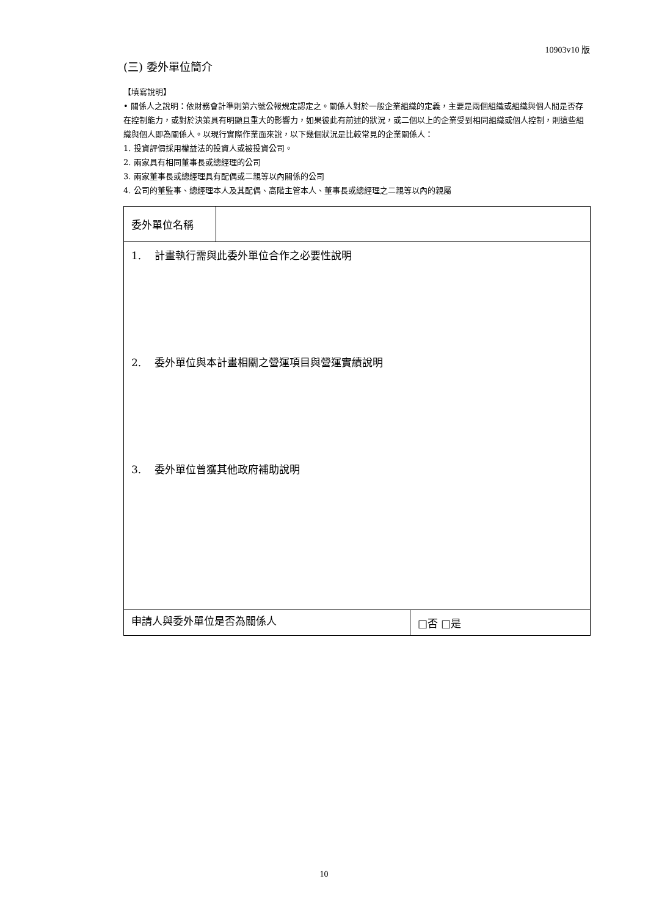10903v10 版
(三) 委外單位簡介
【填寫說明】
• 關係人之說明：依財務會計準則第六號公報規定認定之。關係人對於一般企業組織的定義，主要是兩個組織或組織與個人間是否存在控制能力，或對於決策具有明顯且重大的影響力，如果彼此有前述的狀況，或二個以上的企業受到相同組織或個人控制，則這些組織與個人即為關係人。以現行實際作業面來說，以下幾個狀況是比較常見的企業關係人：
1. 投資評價採用權益法的投資人或被投資公司。
2. 兩家具有相同董事長或總經理的公司
3. 兩家董事長或總經理具有配偶或二親等以內關係的公司
4. 公司的董監事、總經理本人及其配偶、高階主管本人、董事長或總經理之二親等以內的親屬
| 委外單位名稱 | | |
| 1. 計畫執行需與此委外單位合作之必要性說明 2. 委外單位與本計畫相關之營運項目與營運實績說明 3. 委外單位曾獲其他政府補助說明 | | |
| 申請人與委外單位是否為關係人 | | □否 □是 |
10